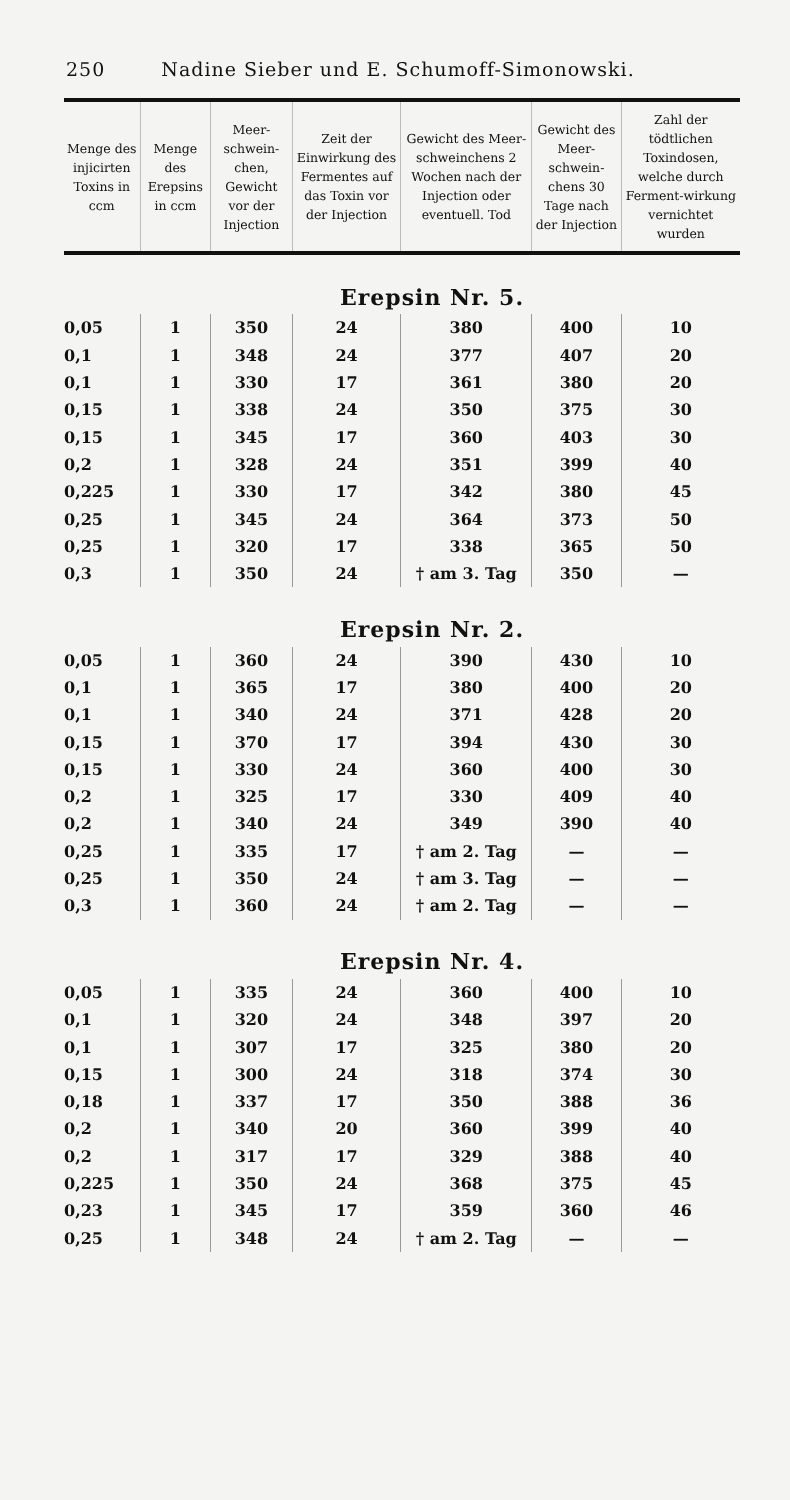250 Nadine Sieber und E. Schumoff-Simonowski.
| Menge des injicirten Toxins in ccm | Menge des Erepsins in ccm | Meer-schwein-chen, Gewicht vor der Injection | Zeit der Einwirkung des Fermentes auf das Toxin vor der Injection | Gewicht des Meer-schweinchens 2 Wochen nach der Injection oder eventuell. Tod | Gewicht des Meer-schwein-chens 30 Tage nach der Injection | Zahl der tödtlichen Toxindosen, welche durch Ferment-wirkung vernichtet wurden |
| --- | --- | --- | --- | --- | --- | --- |
| Erepsin Nr. 5. | | | | | | |
| 0,05 | 1 | 350 | 24 | 380 | 400 | 10 |
| 0,1 | 1 | 348 | 24 | 377 | 407 | 20 |
| 0,1 | 1 | 330 | 17 | 361 | 380 | 20 |
| 0,15 | 1 | 338 | 24 | 350 | 375 | 30 |
| 0,15 | 1 | 345 | 17 | 360 | 403 | 30 |
| 0,2 | 1 | 328 | 24 | 351 | 399 | 40 |
| 0,225 | 1 | 330 | 17 | 342 | 380 | 45 |
| 0,25 | 1 | 345 | 24 | 364 | 373 | 50 |
| 0,25 | 1 | 320 | 17 | 338 | 365 | 50 |
| 0,3 | 1 | 350 | 24 | † am 3. Tag | 350 | — |
| Erepsin Nr. 2. | | | | | | |
| 0,05 | 1 | 360 | 24 | 390 | 430 | 10 |
| 0,1 | 1 | 365 | 17 | 380 | 400 | 20 |
| 0,1 | 1 | 340 | 24 | 371 | 428 | 20 |
| 0,15 | 1 | 370 | 17 | 394 | 430 | 30 |
| 0,15 | 1 | 330 | 24 | 360 | 400 | 30 |
| 0,2 | 1 | 325 | 17 | 330 | 409 | 40 |
| 0,2 | 1 | 340 | 24 | 349 | 390 | 40 |
| 0,25 | 1 | 335 | 17 | † am 2. Tag | — | — |
| 0,25 | 1 | 350 | 24 | † am 3. Tag | — | — |
| 0,3 | 1 | 360 | 24 | † am 2. Tag | — | — |
| Erepsin Nr. 4. | | | | | | |
| 0,05 | 1 | 335 | 24 | 360 | 400 | 10 |
| 0,1 | 1 | 320 | 24 | 348 | 397 | 20 |
| 0,1 | 1 | 307 | 17 | 325 | 380 | 20 |
| 0,15 | 1 | 300 | 24 | 318 | 374 | 30 |
| 0,18 | 1 | 337 | 17 | 350 | 388 | 36 |
| 0,2 | 1 | 340 | 20 | 360 | 399 | 40 |
| 0,2 | 1 | 317 | 17 | 329 | 388 | 40 |
| 0,225 | 1 | 350 | 24 | 368 | 375 | 45 |
| 0,23 | 1 | 345 | 17 | 359 | 360 | 46 |
| 0,25 | 1 | 348 | 24 | † am 2. Tag | — | — |